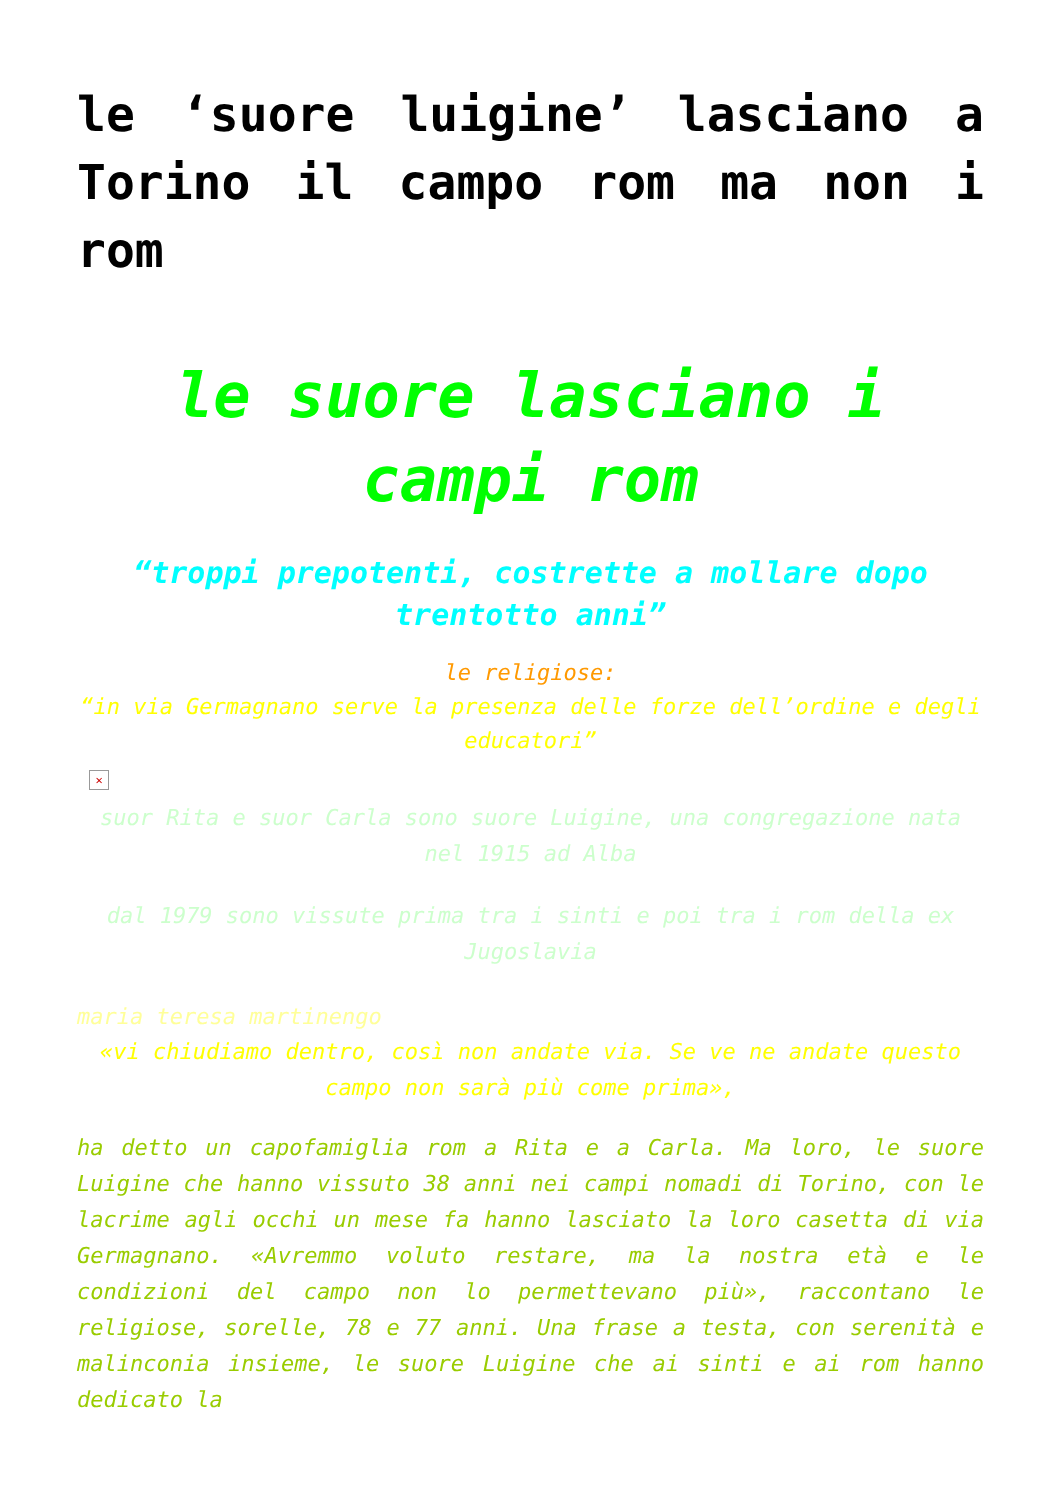le ‘suore luigine’ lasciano a Torino il campo rom ma non i rom
le suore lasciano i campi rom
“troppi prepotenti, costrette a mollare dopo trentotto anni”
le religiose:
“in via Germagnano serve la presenza delle forze dell’ordine e degli educatori”
✕
suor Rita e suor Carla sono suore Luigine, una congregazione nata nel 1915 ad Alba
dal 1979 sono vissute prima tra i sinti e poi tra i rom della ex Jugoslavia
maria teresa martinengo
«vi chiudiamo dentro, così non andate via. Se ve ne andate questo campo non sarà più come prima»,
ha detto un capofamiglia rom a Rita e a Carla. Ma loro, le suore Luigine che hanno vissuto 38 anni nei campi nomadi di Torino, con le lacrime agli occhi un mese fa hanno lasciato la loro casetta di via Germagnano. «Avremmo voluto restare, ma la nostra età e le condizioni del campo non lo permettevano più», raccontano le religiose, sorelle, 78 e 77 anni. Una frase a testa, con serenità e malinconia insieme, le suore Luigine che ai sinti e ai rom hanno dedicato la